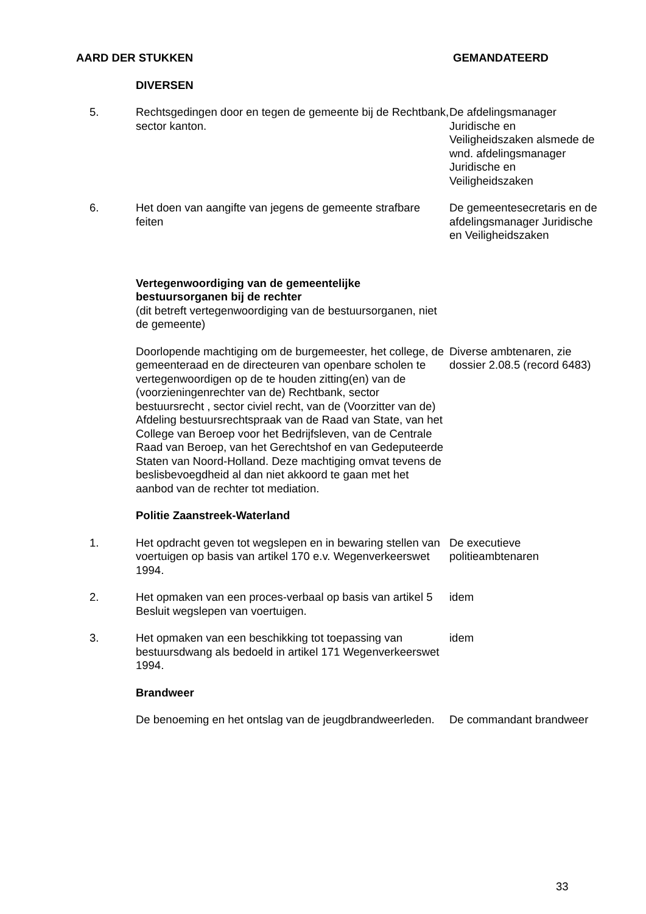| AARD DER STUKKEN | | GEMANDATEERD |
| --- | --- | --- |
| | DIVERSEN | |
| 5. | Rechtsgedingen door en tegen de gemeente bij de Rechtbank, sector kanton. | De afdelingsmanager Juridische en Veiligheidszaken alsmede de wnd. afdelingsmanager Juridische en Veiligheidszaken |
| 6. | Het doen van aangifte van jegens de gemeente strafbare feiten | De gemeentesecretaris en de afdelingsmanager Juridische en Veiligheidszaken |
| | Vertegenwoordiging van de gemeentelijke bestuursorganen bij de rechter (dit betreft vertegenwoordiging van de bestuursorganen, niet de gemeente) | |
| | Doorlopende machtiging om de burgemeester, het college, de gemeenteraad en de directeuren van openbare scholen te vertegenwoordigen op de te houden zitting(en) van de (voorzieningenrechter van de) Rechtbank, sector bestuursrecht , sector civiel recht, van de (Voorzitter van de) Afdeling bestuursrechtspraak van de Raad van State, van het College van Beroep voor het Bedrijfsleven, van de Centrale Raad van Beroep, van het Gerechtshof en van Gedeputeerde Staten van Noord-Holland. Deze machtiging omvat tevens de beslisbevoegdheid al dan niet akkoord te gaan met het aanbod van de rechter tot mediation. | Diverse ambtenaren, zie dossier 2.08.5 (record 6483) |
| | Politie Zaanstreek-Waterland | |
| 1. | Het opdracht geven tot wegslepen en in bewaring stellen van voertuigen op basis van artikel 170 e.v. Wegenverkeerswet 1994. | De executieve politieambtenaren |
| 2. | Het opmaken van een proces-verbaal op basis van artikel 5 Besluit wegslepen van voertuigen. | idem |
| 3. | Het opmaken van een beschikking tot toepassing van bestuursdwang als bedoeld in artikel 171 Wegenverkeerswet 1994. | idem |
| | Brandweer | |
| | De benoeming en het ontslag van de jeugdbrandweerleden. | De commandant brandweer |
33